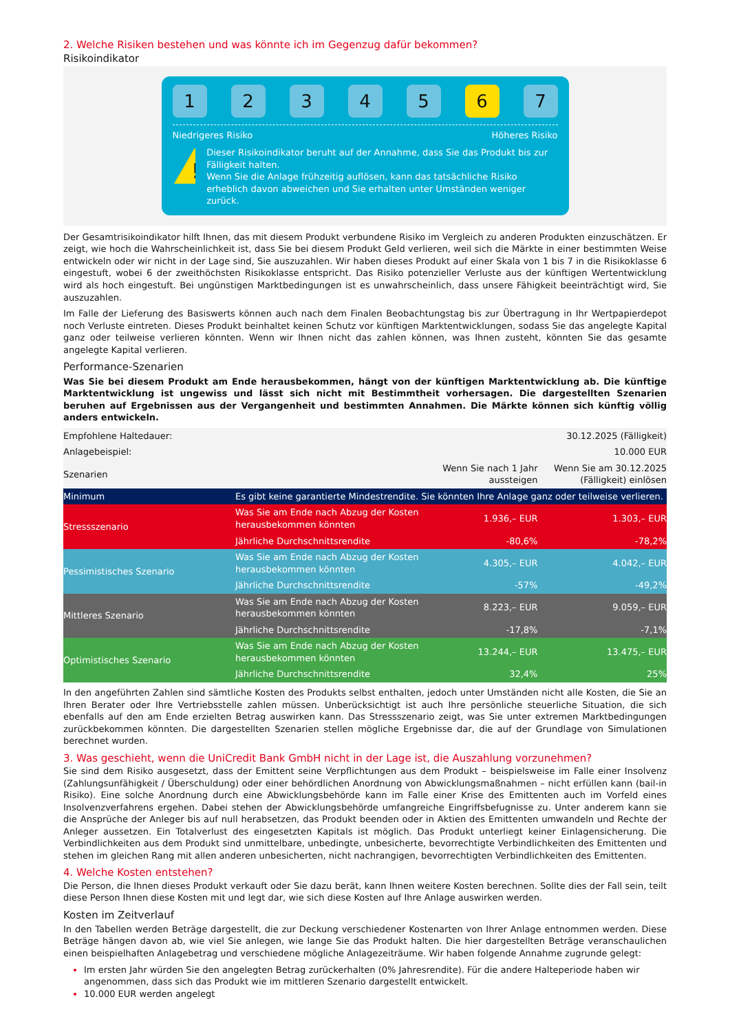2. Welche Risiken bestehen und was könnte ich im Gegenzug dafür bekommen?
Risikoindikator
1 2 3 4 5 6 7
Niedrigeres Risiko Höheres Risiko
!
Dieser Risikoindikator beruht auf der Annahme, dass Sie das Produkt bis zur Fälligkeit halten.
Wenn Sie die Anlage frühzeitig auflösen, kann das tatsächliche Risiko erheblich davon abweichen und Sie erhalten unter Umständen weniger zurück.
Der Gesamtrisikoindikator hilft Ihnen, das mit diesem Produkt verbundene Risiko im Vergleich zu anderen Produkten einzuschätzen. Er zeigt, wie hoch die Wahrscheinlichkeit ist, dass Sie bei diesem Produkt Geld verlieren, weil sich die Märkte in einer bestimmten Weise entwickeln oder wir nicht in der Lage sind, Sie auszuzahlen. Wir haben dieses Produkt auf einer Skala von 1 bis 7 in die Risikoklasse 6 eingestuft, wobei 6 der zweithöchsten Risikoklasse entspricht. Das Risiko potenzieller Verluste aus der künftigen Wertentwicklung wird als hoch eingestuft. Bei ungünstigen Marktbedingungen ist es unwahrscheinlich, dass unsere Fähigkeit beeinträchtigt wird, Sie auszuzahlen.
Im Falle der Lieferung des Basiswerts können auch nach dem Finalen Beobachtungstag bis zur Übertragung in Ihr Wertpapierdepot noch Verluste eintreten. Dieses Produkt beinhaltet keinen Schutz vor künftigen Marktentwicklungen, sodass Sie das angelegte Kapital ganz oder teilweise verlieren könnten. Wenn wir Ihnen nicht das zahlen können, was Ihnen zusteht, könnten Sie das gesamte angelegte Kapital verlieren.
Performance-Szenarien
Was Sie bei diesem Produkt am Ende herausbekommen, hängt von der künftigen Marktentwicklung ab. Die künftige Marktentwicklung ist ungewiss und lässt sich nicht mit Bestimmtheit vorhersagen. Die dargestellten Szenarien beruhen auf Ergebnissen aus der Vergangenheit und bestimmten Annahmen. Die Märkte können sich künftig völlig anders entwickeln.
| Empfohlene Haltedauer: | | | 30.12.2025 (Fälligkeit) |
| Anlagebeispiel: | | | 10.000 EUR |
| Szenarien | | Wenn Sie nach 1 Jahr aussteigen | Wenn Sie am 30.12.2025 (Fälligkeit) einlösen |
| Minimum | Es gibt keine garantierte Mindestrendite. Sie könnten Ihre Anlage ganz oder teilweise verlieren. | | |
| Stressszenario | Was Sie am Ende nach Abzug der Kosten herausbekommen könnten | 1.936,– EUR | 1.303,– EUR |
| | Jährliche Durchschnittsrendite | -80,6% | -78,2% |
| Pessimistisches Szenario | Was Sie am Ende nach Abzug der Kosten herausbekommen könnten | 4.305,– EUR | 4.042,– EUR |
| | Jährliche Durchschnittsrendite | -57% | -49,2% |
| Mittleres Szenario | Was Sie am Ende nach Abzug der Kosten herausbekommen könnten | 8.223,– EUR | 9.059,– EUR |
| | Jährliche Durchschnittsrendite | -17,8% | -7,1% |
| Optimistisches Szenario | Was Sie am Ende nach Abzug der Kosten herausbekommen könnten | 13.244,– EUR | 13.475,– EUR |
| | Jährliche Durchschnittsrendite | 32,4% | 25% |
In den angeführten Zahlen sind sämtliche Kosten des Produkts selbst enthalten, jedoch unter Umständen nicht alle Kosten, die Sie an Ihren Berater oder Ihre Vertriebsstelle zahlen müssen. Unberücksichtigt ist auch Ihre persönliche steuerliche Situation, die sich ebenfalls auf den am Ende erzielten Betrag auswirken kann. Das Stressszenario zeigt, was Sie unter extremen Marktbedingungen zurückbekommen könnten. Die dargestellten Szenarien stellen mögliche Ergebnisse dar, die auf der Grundlage von Simulationen berechnet wurden.
3. Was geschieht, wenn die UniCredit Bank GmbH nicht in der Lage ist, die Auszahlung vorzunehmen?
Sie sind dem Risiko ausgesetzt, dass der Emittent seine Verpflichtungen aus dem Produkt – beispielsweise im Falle einer Insolvenz (Zahlungsunfähigkeit / Überschuldung) oder einer behördlichen Anordnung von Abwicklungsmaßnahmen – nicht erfüllen kann (bail-in Risiko). Eine solche Anordnung durch eine Abwicklungsbehörde kann im Falle einer Krise des Emittenten auch im Vorfeld eines Insolvenzverfahrens ergehen. Dabei stehen der Abwicklungsbehörde umfangreiche Eingriffsbefugnisse zu. Unter anderem kann sie die Ansprüche der Anleger bis auf null herabsetzen, das Produkt beenden oder in Aktien des Emittenten umwandeln und Rechte der Anleger aussetzen. Ein Totalverlust des eingesetzten Kapitals ist möglich. Das Produkt unterliegt keiner Einlagensicherung. Die Verbindlichkeiten aus dem Produkt sind unmittelbare, unbedingte, unbesicherte, bevorrechtigte Verbindlichkeiten des Emittenten und stehen im gleichen Rang mit allen anderen unbesicherten, nicht nachrangigen, bevorrechtigten Verbindlichkeiten des Emittenten.
4. Welche Kosten entstehen?
Die Person, die Ihnen dieses Produkt verkauft oder Sie dazu berät, kann Ihnen weitere Kosten berechnen. Sollte dies der Fall sein, teilt diese Person Ihnen diese Kosten mit und legt dar, wie sich diese Kosten auf Ihre Anlage auswirken werden.
Kosten im Zeitverlauf
In den Tabellen werden Beträge dargestellt, die zur Deckung verschiedener Kostenarten von Ihrer Anlage entnommen werden. Diese Beträge hängen davon ab, wie viel Sie anlegen, wie lange Sie das Produkt halten. Die hier dargestellten Beträge veranschaulichen einen beispielhaften Anlagebetrag und verschiedene mögliche Anlagezeiträume. Wir haben folgende Annahme zugrunde gelegt:
Im ersten Jahr würden Sie den angelegten Betrag zurückerhalten (0% Jahresrendite). Für die andere Halteperiode haben wir angenommen, dass sich das Produkt wie im mittleren Szenario dargestellt entwickelt.
10.000 EUR werden angelegt